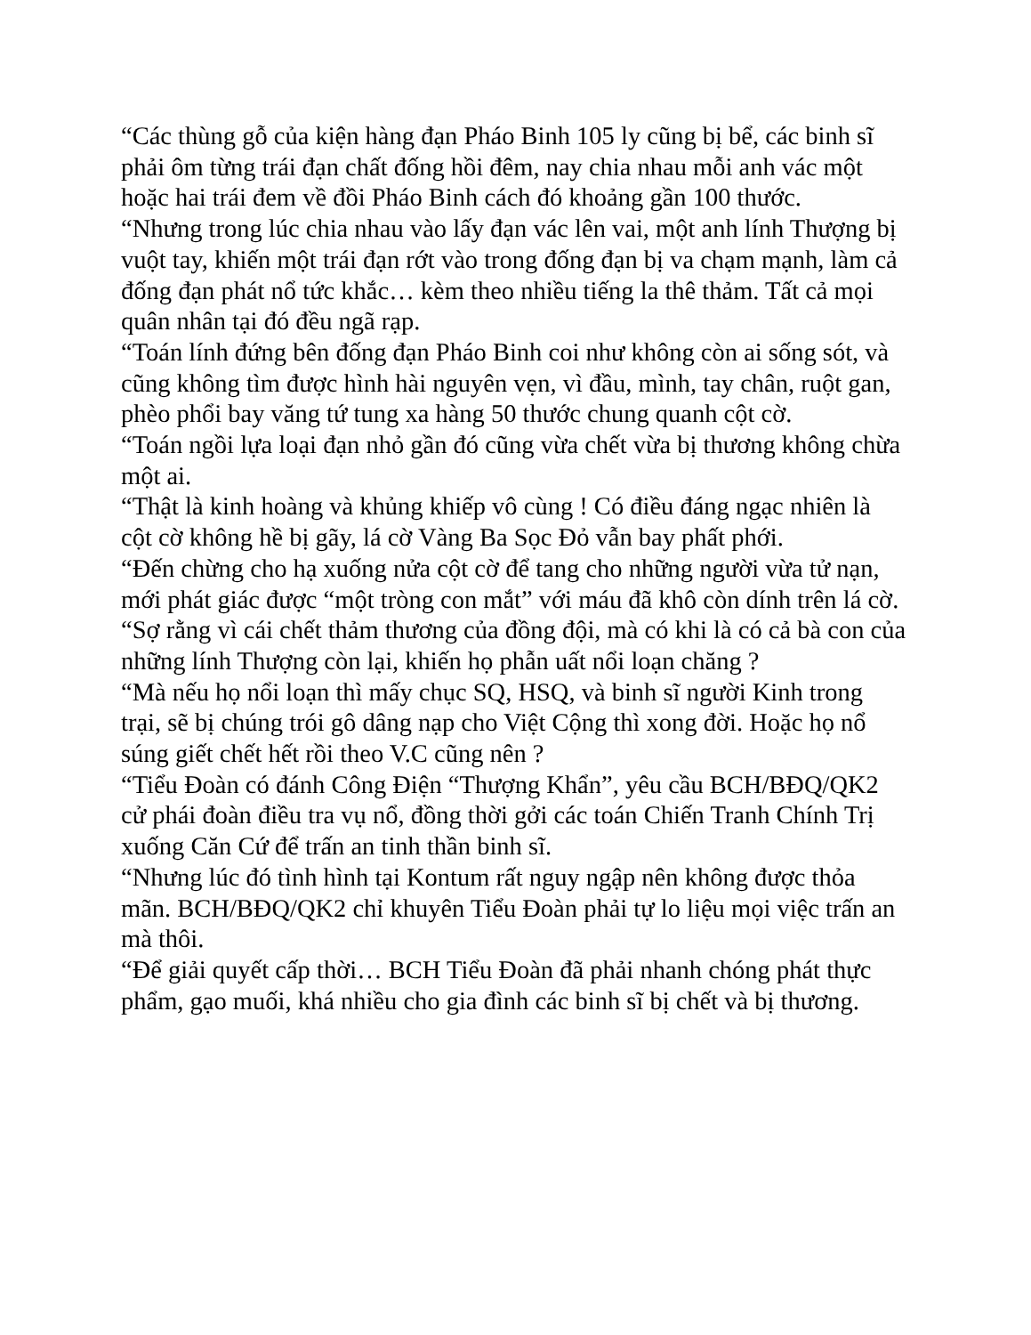“Các thùng gỗ của kiện hàng đạn Pháo Binh 105 ly cũng bị bể, các binh sĩ phải ôm từng trái đạn chất đống hồi đêm, nay chia nhau mỗi anh vác một hoặc hai trái đem về đồi Pháo Binh cách đó khoảng gần 100 thước.
“Nhưng trong lúc chia nhau vào lấy đạn vác lên vai, một anh lính Thượng bị vuột tay, khiến một trái đạn rớt vào trong đống đạn bị va chạm mạnh, làm cả đống đạn phát nổ tức khắc… kèm theo nhiều tiếng la thê thảm. Tất cả mọi quân nhân tại đó đều ngã rạp.
“Toán lính đứng bên đống đạn Pháo Binh coi như không còn ai sống sót, và cũng không tìm được hình hài nguyên vẹn, vì đầu, mình, tay chân, ruột gan, phèo phổi bay văng tứ tung xa hàng 50 thước chung quanh cột cờ.
“Toán ngồi lựa loại đạn nhỏ gần đó cũng vừa chết vừa bị thương không chừa một ai.
“Thật là kinh hoàng và khủng khiếp vô cùng ! Có điều đáng ngạc nhiên là cột cờ không hề bị gãy, lá cờ Vàng Ba Sọc Đỏ vẫn bay phất phới.
“Đến chừng cho hạ xuống nửa cột cờ để tang cho những người vừa tử nạn, mới phát giác được “một tròng con mắt” với máu đã khô còn dính trên lá cờ.
“Sợ rằng vì cái chết thảm thương của đồng đội, mà có khi là có cả bà con của những lính Thượng còn lại, khiến họ phẫn uất nổi loạn chăng ?
“Mà nếu họ nổi loạn thì mấy chục SQ, HSQ, và binh sĩ người Kinh trong trại, sẽ bị chúng trói gô dâng nạp cho Việt Cộng thì xong đời. Hoặc họ nổ súng giết chết hết rồi theo V.C cũng nên ?
“Tiểu Đoàn có đánh Công Điện “Thượng Khẩn”, yêu cầu BCH/BĐQ/QK2 cử phái đoàn điều tra vụ nổ, đồng thời gởi các toán Chiến Tranh Chính Trị xuống Căn Cứ để trấn an tinh thần binh sĩ.
“Nhưng lúc đó tình hình tại Kontum rất nguy ngập nên không được thỏa mãn. BCH/BĐQ/QK2 chỉ khuyên Tiểu Đoàn phải tự lo liệu mọi việc trấn an mà thôi.
“Để giải quyết cấp thời… BCH Tiểu Đoàn đã phải nhanh chóng phát thực phẩm, gạo muối, khá nhiều cho gia đình các binh sĩ bị chết và bị thương.